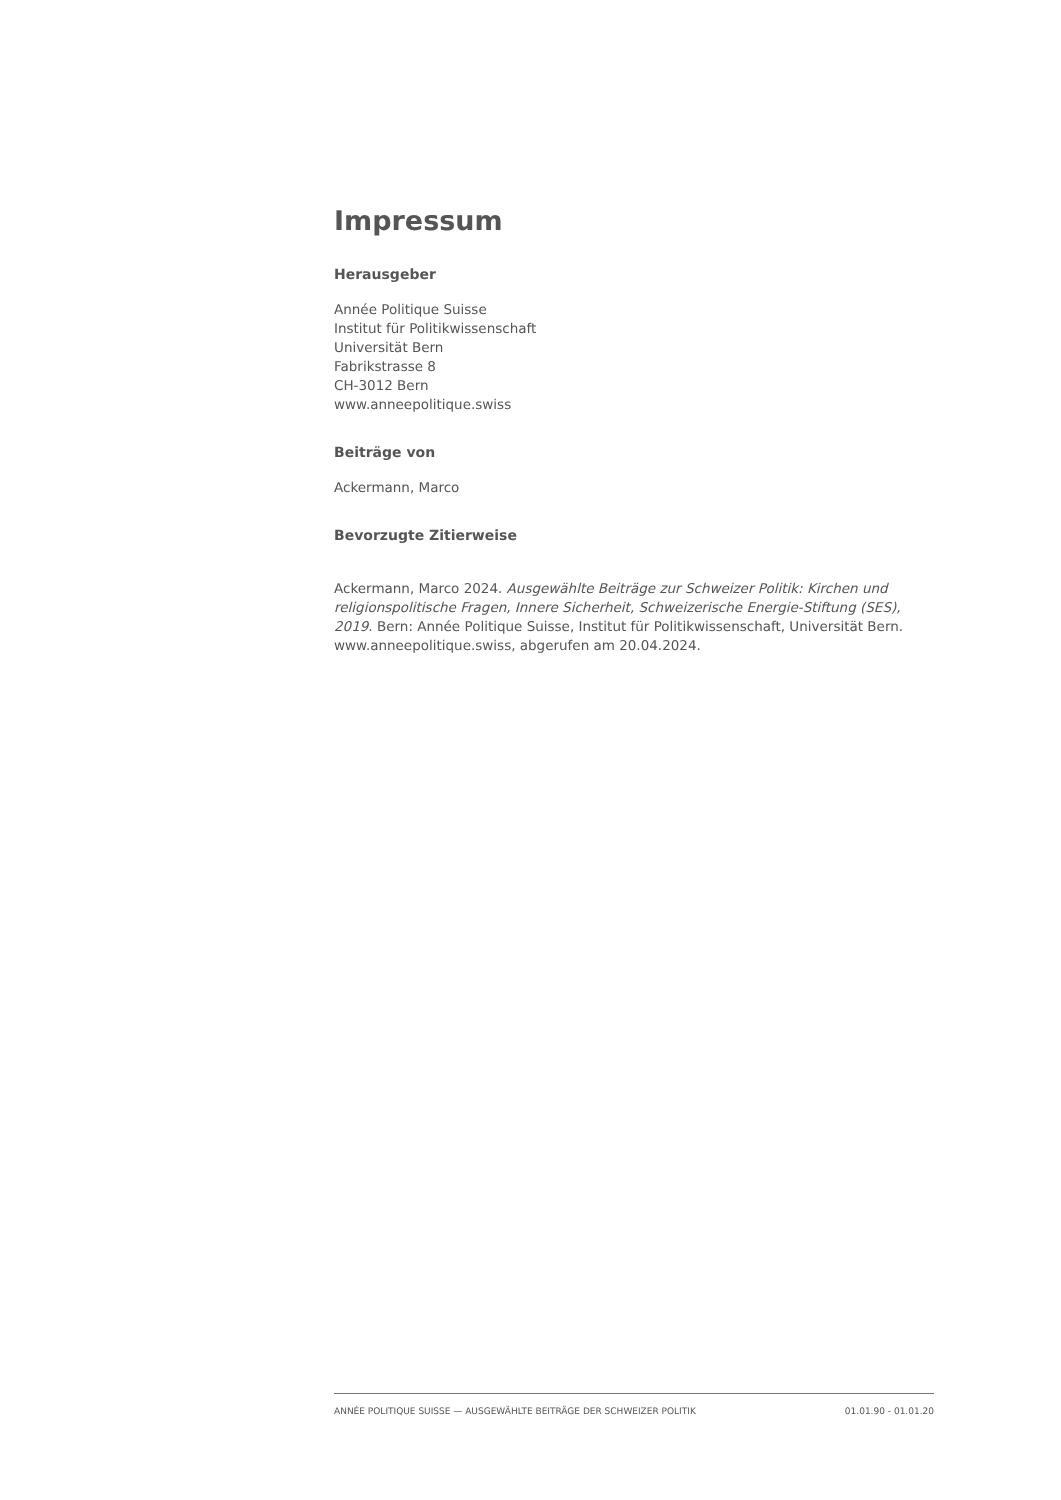Impressum
Herausgeber
Année Politique Suisse
Institut für Politikwissenschaft
Universität Bern
Fabrikstrasse 8
CH-3012 Bern
www.anneepolitique.swiss
Beiträge von
Ackermann, Marco
Bevorzugte Zitierweise
Ackermann, Marco 2024. Ausgewählte Beiträge zur Schweizer Politik: Kirchen und religionspolitische Fragen, Innere Sicherheit, Schweizerische Energie-Stiftung (SES), 2019. Bern: Année Politique Suisse, Institut für Politikwissenschaft, Universität Bern. www.anneepolitique.swiss, abgerufen am 20.04.2024.
ANNÉE POLITIQUE SUISSE — AUSGEWÄHLTE BEITRÄGE DER SCHWEIZER POLITIK 01.01.90 - 01.01.20